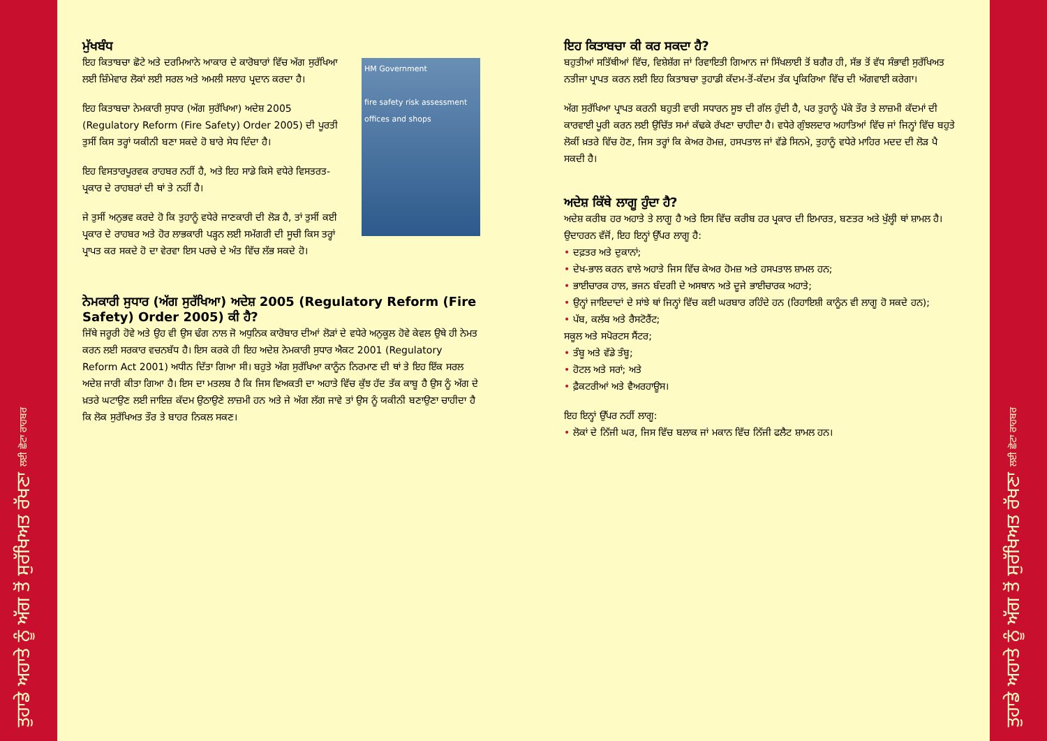ਤੁਹਾਡੇ ਅਹਾਤੇ ਨੂੰ ਅੱਗ ਤੋਂ ਸੁਰੱਖਿਅਤ ਰੱਖਣਾ ਲਈ ਛੋਟਾ ਰਾਹਬਰ
ਤੁਹਾਡੇ ਅਹਾਤੇ ਨੂੰ ਅੱਗ ਤੋਂ ਸੁਰੱਖਿਅਤ ਰੱਖਣਾ ਲਈ ਛੋਟਾ ਰਾਹਬਰ
HM Government
fire safety risk assessment
offices and shops
ਮੁੱਖਬੰਧ
ਇਹ ਕਿਤਾਬਚਾ ਛੋਟੇ ਅਤੇ ਦਰਮਿਆਨੇ ਆਕਾਰ ਦੇ ਕਾਰੋਬਾਰਾਂ ਵਿੱਚ ਅੱਗ ਸੁਰੱਖਿਆ ਲਈ ਜ਼ਿੰਮੇਵਾਰ ਲੋਕਾਂ ਲਈ ਸਰਲ ਅਤੇ ਅਮਲੀ ਸਲਾਹ ਪ੍ਰਦਾਨ ਕਰਦਾ ਹੈ।
ਇਹ ਕਿਤਾਬਚਾ ਨੇਮਕਾਰੀ ਸੁਧਾਰ (ਅੱਗ ਸੁਰੱਖਿਆ) ਅਦੇਸ਼ 2005 (Regulatory Reform (Fire Safety) Order 2005) ਦੀ ਪੂਰਤੀ ਤੁਸੀਂ ਕਿਸ ਤਰ੍ਹਾਂ ਯਕੀਨੀ ਬਣਾ ਸਕਦੇ ਹੋ ਬਾਰੇ ਸੇਧ ਦਿੰਦਾ ਹੈ।
ਇਹ ਵਿਸਤਾਰਪੂਰਵਕ ਰਾਹਬਰ ਨਹੀਂ ਹੈ, ਅਤੇ ਇਹ ਸਾਡੇ ਕਿਸੇ ਵਧੇਰੇ ਵਿਸਤਰਤ-ਪ੍ਰਕਾਰ ਦੇ ਰਾਹਬਰਾਂ ਦੀ ਥਾਂ ਤੇ ਨਹੀਂ ਹੈ।
ਜੇ ਤੁਸੀਂ ਅਨੁਭਵ ਕਰਦੇ ਹੋ ਕਿ ਤੁਹਾਨੂੰ ਵਧੇਰੇ ਜਾਣਕਾਰੀ ਦੀ ਲੋੜ ਹੈ, ਤਾਂ ਤੁਸੀਂ ਕਈ ਪ੍ਰਕਾਰ ਦੇ ਰਾਹਬਰ ਅਤੇ ਹੋਰ ਲਾਭਕਾਰੀ ਪੜ੍ਹਨ ਲਈ ਸਮੱਗਰੀ ਦੀ ਸੂਚੀ ਕਿਸ ਤਰ੍ਹਾਂ ਪ੍ਰਾਪਤ ਕਰ ਸਕਦੇ ਹੋ ਦਾ ਵੇਰਵਾ ਇਸ ਪਰਚੇ ਦੇ ਅੰਤ ਵਿੱਚ ਲੱਭ ਸਕਦੇ ਹੋ।
ਨੇਮਕਾਰੀ ਸੁਧਾਰ (ਅੱਗ ਸੁਰੱਖਿਆ) ਅਦੇਸ਼ 2005 (Regulatory Reform (Fire Safety) Order 2005) ਕੀ ਹੈ?
ਜਿੱਥੇ ਜਰੂਰੀ ਹੋਵੇ ਅਤੇ ਉਹ ਵੀ ਉਸ ਢੰਗ ਨਾਲ ਜੋ ਅਧੁਨਿਕ ਕਾਰੋਬਾਰ ਦੀਆਂ ਲੋੜਾਂ ਦੇ ਵਧੇਰੇ ਅਨੁਕੂਲ ਹੋਵੇ ਕੇਵਲ ਉਥੇ ਹੀ ਨੇਮਤ ਕਰਨ ਲਈ ਸਰਕਾਰ ਵਚਨਬੱਧ ਹੈ। ਇਸ ਕਰਕੇ ਹੀ ਇਹ ਅਦੇਸ਼ ਨੇਮਕਾਰੀ ਸੁਧਾਰ ਐਕਟ 2001 (Regulatory Reform Act 2001) ਅਧੀਨ ਦਿੱਤਾ ਗਿਆ ਸੀ। ਬਹੁਤੇ ਅੱਗ ਸੁਰੱਖਿਆ ਕਾਨੂੰਨ ਨਿਰਮਾਣ ਦੀ ਥਾਂ ਤੇ ਇਹ ਇੱਕ ਸਰਲ ਅਦੇਸ਼ ਜਾਰੀ ਕੀਤਾ ਗਿਆ ਹੈ। ਇਸ ਦਾ ਮਤਲਬ ਹੈ ਕਿ ਜਿਸ ਵਿਅਕਤੀ ਦਾ ਅਹਾਤੇ ਵਿੱਚ ਕੁੱਝ ਹੱਦ ਤੱਕ ਕਾਬੂ ਹੈ ਉਸ ਨੂੰ ਅੱਗ ਦੇ ਖ਼ਤਰੇ ਘਟਾਉਣ ਲਈ ਜਾਇਜ਼ ਕੱਦਮ ਉਠਾਉਣੇ ਲਾਜ਼ਮੀ ਹਨ ਅਤੇ ਜੇ ਅੱਗ ਲੱਗ ਜਾਵੇ ਤਾਂ ਉਸ ਨੂੰ ਯਕੀਨੀ ਬਣਾਉਣਾ ਚਾਹੀਦਾ ਹੈ ਕਿ ਲੋਕ ਸੁਰੱਖਿਅਤ ਤੌਰ ਤੇ ਬਾਹਰ ਨਿਕਲ ਸਕਣ।
ਇਹ ਕਿਤਾਬਚਾ ਕੀ ਕਰ ਸਕਦਾ ਹੈ?
ਬਹੁਤੀਆਂ ਸਤਿੱਥੀਆਂ ਵਿੱਚ, ਵਿਸ਼ੇਸ਼ੱਗ ਜਾਂ ਰਿਵਾਇਤੀ ਗਿਆਨ ਜਾਂ ਸਿੱਖਲਾਈ ਤੋਂ ਬਗੈਰ ਹੀ, ਸੱਭ ਤੋਂ ਵੱਧ ਸੰਭਾਵੀ ਸੁਰੱਖਿਅਤ ਨਤੀਜਾ ਪ੍ਰਾਪਤ ਕਰਨ ਲਈ ਇਹ ਕਿਤਾਬਚਾ ਤੁਹਾਡੀ ਕੱਦਮ-ਤੋਂ-ਕੱਦਮ ਤੱਕ ਪ੍ਰਕਿਰਿਆ ਵਿੱਚ ਦੀ ਅੱਗਵਾਈ ਕਰੇਗਾ।
ਅੱਗ ਸੁਰੱਖਿਆ ਪ੍ਰਾਪਤ ਕਰਨੀ ਬਹੁਤੀ ਵਾਰੀ ਸਧਾਰਨ ਸੂਝ ਦੀ ਗੱਲ ਹੁੰਦੀ ਹੈ, ਪਰ ਤੁਹਾਨੂੰ ਪੱਕੇ ਤੌਰ ਤੇ ਲਾਜ਼ਮੀ ਕੱਦਮਾਂ ਦੀ ਕਾਰਵਾਈ ਪੂਰੀ ਕਰਨ ਲਈ ਉਚਿੱਤ ਸਮਾਂ ਕੱਢਕੇ ਰੱਖਣਾ ਚਾਹੀਦਾ ਹੈ। ਵਧੇਰੇ ਗੁੰਝਲਦਾਰ ਅਹਾਤਿਆਂ ਵਿੱਚ ਜਾਂ ਜਿਨ੍ਹਾਂ ਵਿੱਚ ਬਹੁਤੇ ਲੋਕੀਂ ਖ਼ਤਰੇ ਵਿੱਚ ਹੋਣ, ਜਿਸ ਤਰ੍ਹਾਂ ਕਿ ਕੇਅਰ ਹੋਮਜ਼, ਹਸਪਤਾਲ ਜਾਂ ਵੱਡੇ ਸਿਨਮੇ, ਤੁਹਾਨੂੰ ਵਧੇਰੇ ਮਾਹਿਰ ਮਦਦ ਦੀ ਲੋੜ ਪੈ ਸਕਦੀ ਹੈ।
ਅਦੇਸ਼ ਕਿੱਥੇ ਲਾਗੂ ਹੁੰਦਾ ਹੈ?
ਅਦੇਸ਼ ਕਰੀਬ ਹਰ ਅਹਾਤੇ ਤੇ ਲਾਗੂ ਹੈ ਅਤੇ ਇਸ ਵਿੱਚ ਕਰੀਬ ਹਰ ਪ੍ਰਕਾਰ ਦੀ ਇਮਾਰਤ, ਬਣਤਰ ਅਤੇ ਖੁੱਲ੍ਹੀ ਥਾਂ ਸ਼ਾਮਲ ਹੈ।
ਉਦਾਹਰਨ ਵੱਜੋਂ, ਇਹ ਇਨ੍ਹਾਂ ਉੱਪਰ ਲਾਗੂ ਹੈ:
• ਦਫ਼ਤਰ ਅਤੇ ਦੁਕਾਨਾਂ;
• ਦੇਖ-ਭਾਲ ਕਰਨ ਵਾਲੇ ਅਹਾਤੇ ਜਿਸ ਵਿੱਚ ਕੇਅਰ ਹੋਮਜ਼ ਅਤੇ ਹਸਪਤਾਲ ਸ਼ਾਮਲ ਹਨ;
• ਭਾਈਚਾਰਕ ਹਾਲ, ਭਜਨ ਬੰਦਗੀ ਦੇ ਅਸਥਾਨ ਅਤੇ ਦੂਜੇ ਭਾਈਚਾਰਕ ਅਹਾਤੇ;
• ਉਨ੍ਹਾਂ ਜਾਇਦਾਦਾਂ ਦੇ ਸਾਂਝੇ ਥਾਂ ਜਿਨ੍ਹਾਂ ਵਿੱਚ ਕਈ ਘਰਬਾਰ ਰਹਿੰਦੇ ਹਨ (ਰਿਹਾਇਸ਼ੀ ਕਾਨੂੰਨ ਵੀ ਲਾਗੂ ਹੋ ਸਕਦੇ ਹਨ);
• ਪੱਬ, ਕਲੱਬ ਅਤੇ ਰੈਸਟੋਰੈਂਟ;
ਸਕੂਲ ਅਤੇ ਸਪੋਰਟਸ ਸੈਂਟਰ;
• ਤੰਬੂ ਅਤੇ ਵੱਡੇ ਤੰਬੂ;
• ਹੋਟਲ ਅਤੇ ਸਰਾਂ; ਅਤੇ
• ਫ਼ੈਕਟਰੀਆਂ ਅਤੇ ਵੈਅਰਹਾਊਸ।
ਇਹ ਇਨ੍ਹਾਂ ਉੱਪਰ ਨਹੀਂ ਲਾਗੂ:
• ਲੋਕਾਂ ਦੇ ਨਿੱਜੀ ਘਰ, ਜਿਸ ਵਿੱਚ ਬਲਾਕ ਜਾਂ ਮਕਾਨ ਵਿੱਚ ਨਿੱਜੀ ਫਲੈਟ ਸ਼ਾਮਲ ਹਨ।